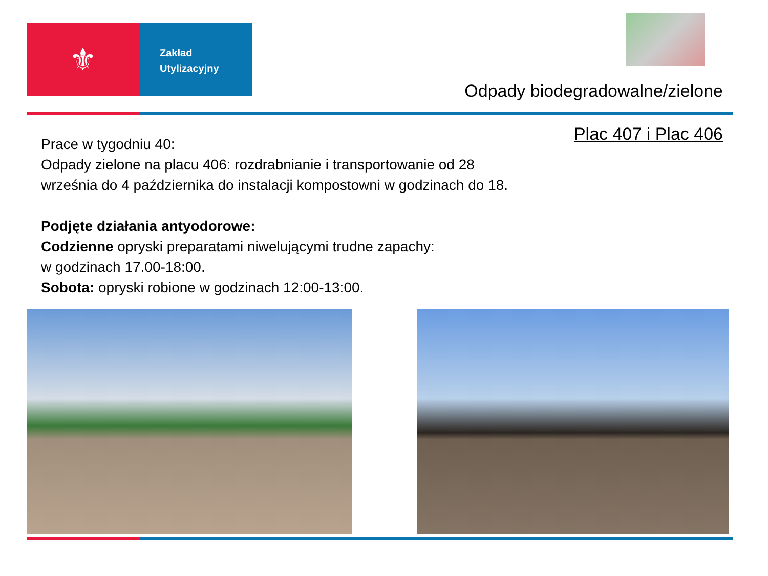⚜
Zakład
Utylizacyjny
Odpady biodegradowalne/zielone
Plac 407 i Plac 406
Prace w tygodniu 40:
Odpady zielone na placu 406: rozdrabnianie i transportowanie od 28
września do 4 października do instalacji kompostowni w godzinach do 18.
Podjęte działania antyodorowe:
Codzienne opryski preparatami niwelującymi trudne zapachy:
w godzinach 17.00-18:00.
Sobota: opryski robione w godzinach 12:00-13:00.